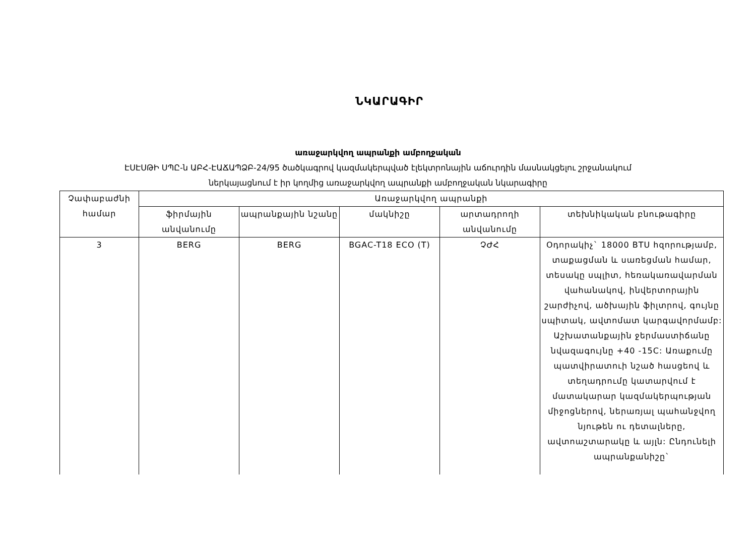ՆԿԱՐԱԳԻՐ
առաջարկվող ապրանքի ամբողջական
ԷՍԷՍԹԻ ՍՊԸ-ն ԱԲՀ-ԷԱՃԱՊՁԲ-24/95 ծածկագրով կազմակերպված էլեկտրոնային աճուրդին մասնակցելու շրջանակում
ներկայացնում է իր կողմից առաջարկվող ապրանքի ամբողջական նկարագիրը
| Չափաբաժնի համար | Առաջարկվող ապրանքի | | | | |
| --- | --- | --- | --- | --- | --- |
| | ֆիրմային անվանումը | ապրանքային նշանը | մակնիշը | արտադրողի անվանումը | տեխնիկական բնութագիրը |
| 3 | BERG | BERG | BGAC-T18 ECO (T) | ՉԺՀ | Օդորակիչ` 18000 BTU հզորությամբ, տաքացման և սառեցման համար, տեսակը սպլիտ, հեռակառավարման վահանակով, ինվերտորային շարժիչով, ածխային ֆիլտրով, գույնը սպիտակ, ավտոմատ կարգավորմամբ: Աշխատանքային ջերմաստիճանը նվազագույնը +40 -15C: Առաքումը պատվիրատուի նշած հասցեով և տեղադրումը կատարվում է մատակարար կազմակերպության միջոցներով, ներառյալ պահանջվող նյութեն ու դետալները, ավտոաշտարակը և այլն: Ընդունելի ապրանքանիշը` |